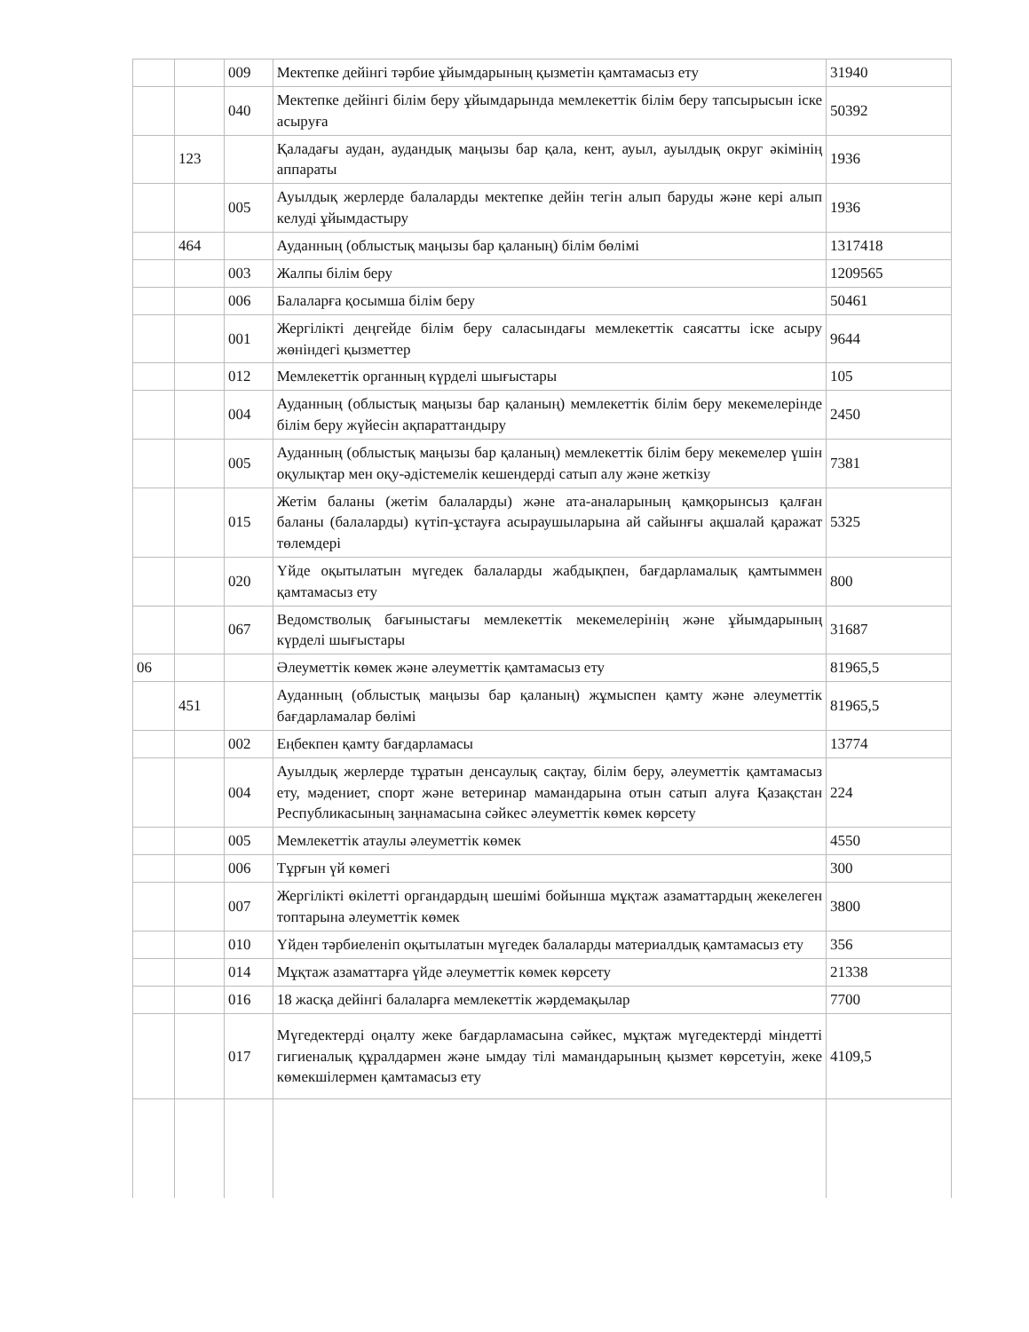| | | 009 | Мектепке дейінгі тәрбие ұйымдарының қызметін қамтамасыз ету | 31940 |
| | | 040 | Мектепке дейінгі білім беру ұйымдарында мемлекеттік білім беру тапсырысын іске асыруға | 50392 |
| | 123 | | Қаладағы аудан, аудандық маңызы бар қала, кент, ауыл, ауылдық округ әкімінің аппараты | 1936 |
| | | 005 | Ауылдық жерлерде балаларды мектепке дейін тегін алып баруды және кері алып келуді ұйымдастыру | 1936 |
| | 464 | | Ауданның (облыстық маңызы бар қаланың) білім бөлімі | 1317418 |
| | | 003 | Жалпы білім беру | 1209565 |
| | | 006 | Балаларға қосымша білім беру | 50461 |
| | | 001 | Жергілікті деңгейде білім беру саласындағы мемлекеттік саясатты іске асыру жөніндегі қызметтер | 9644 |
| | | 012 | Мемлекеттік органның күрделі шығыстары | 105 |
| | | 004 | Ауданның (облыстық маңызы бар қаланың) мемлекеттік білім беру мекемелерінде білім беру жүйесін ақпараттандыру | 2450 |
| | | 005 | Ауданның (облыстық маңызы бар қаланың) мемлекеттік білім беру мекемелер үшін оқулықтар мен оқу-әдістемелік кешендерді сатып алу және жеткізу | 7381 |
| | | 015 | Жетім баланы (жетім балаларды) және ата-аналарының қамқорынсыз қалған баланы (балаларды) күтіп-ұстауға асыраушыларына ай сайынғы ақшалай қаражат төлемдері | 5325 |
| | | 020 | Үйде оқытылатын мүгедек балаларды жабдықпен, бағдарламалық қамтыммен қамтамасыз ету | 800 |
| | | 067 | Ведомстволық бағыныстағы мемлекеттік мекемелерінің және ұйымдарының күрделі шығыстары | 31687 |
| 06 | | | Әлеуметтік көмек және әлеуметтік қамтамасыз ету | 81965,5 |
| | 451 | | Ауданның (облыстық маңызы бар қаланың) жұмыспен қамту және әлеуметтік бағдарламалар бөлімі | 81965,5 |
| | | 002 | Еңбекпен қамту бағдарламасы | 13774 |
| | | 004 | Ауылдық жерлерде тұратын денсаулық сақтау, білім беру, әлеуметтік қамтамасыз ету, мәдениет, спорт және ветеринар мамандарына отын сатып алуға Қазақстан Республикасының заңнамасына сәйкес әлеуметтік көмек көрсету | 224 |
| | | 005 | Мемлекеттік атаулы әлеуметтік көмек | 4550 |
| | | 006 | Тұрғын үй көмегі | 300 |
| | | 007 | Жергілікті өкілетті органдардың шешімі бойынша мұқтаж азаматтардың жекелеген топтарына әлеуметтік көмек | 3800 |
| | | 010 | Үйден тәрбиеленіп оқытылатын мүгедек балаларды материалдық қамтамасыз ету | 356 |
| | | 014 | Мұқтаж азаматтарға үйде әлеуметтік көмек көрсету | 21338 |
| | | 016 | 18 жасқа дейінгі балаларға мемлекеттік жәрдемақылар | 7700 |
| | | 017 | Мүгедектерді оңалту жеке бағдарламасына сәйкес, мұқтаж мүгедектерді міндетті гигиеналық құралдармен және ымдау тілі мамандарының қызмет көрсетуін, жеке көмекшілермен қамтамасыз ету | 4109,5 |